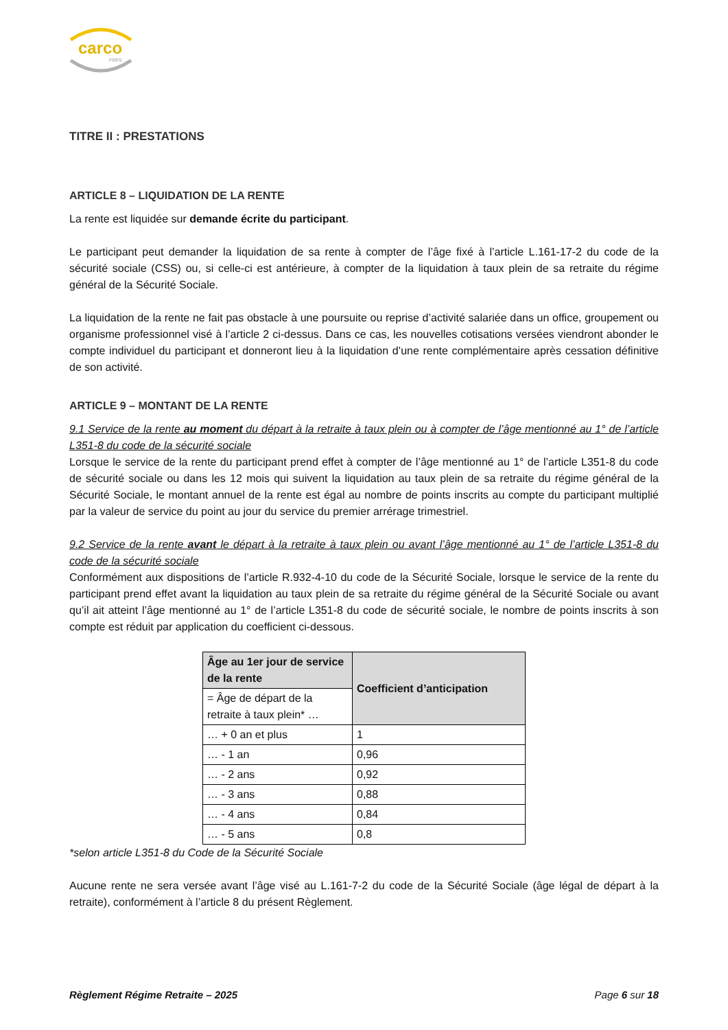carco
FRPS
TITRE II : PRESTATIONS
ARTICLE 8 – LIQUIDATION DE LA RENTE
La rente est liquidée sur demande écrite du participant.
Le participant peut demander la liquidation de sa rente à compter de l’âge fixé à l’article L.161-17-2 du code de la sécurité sociale (CSS) ou, si celle-ci est antérieure, à compter de la liquidation à taux plein de sa retraite du régime général de la Sécurité Sociale.
La liquidation de la rente ne fait pas obstacle à une poursuite ou reprise d’activité salariée dans un office, groupement ou organisme professionnel visé à l’article 2 ci-dessus. Dans ce cas, les nouvelles cotisations versées viendront abonder le compte individuel du participant et donneront lieu à la liquidation d’une rente complémentaire après cessation définitive de son activité.
ARTICLE 9 – MONTANT DE LA RENTE
9.1 Service de la rente au moment du départ à la retraite à taux plein ou à compter de l’âge mentionné au 1° de l’article L351-8 du code de la sécurité sociale
Lorsque le service de la rente du participant prend effet à compter de l’âge mentionné au 1° de l’article L351-8 du code de sécurité sociale ou dans les 12 mois qui suivent la liquidation au taux plein de sa retraite du régime général de la Sécurité Sociale, le montant annuel de la rente est égal au nombre de points inscrits au compte du participant multiplié par la valeur de service du point au jour du service du premier arrérage trimestriel.
9.2 Service de la rente avant le départ à la retraite à taux plein ou avant l’âge mentionné au 1° de l’article L351-8 du code de la sécurité sociale
Conformément aux dispositions de l’article R.932-4-10 du code de la Sécurité Sociale, lorsque le service de la rente du participant prend effet avant la liquidation au taux plein de sa retraite du régime général de la Sécurité Sociale ou avant qu’il ait atteint l’âge mentionné au 1° de l’article L351-8 du code de sécurité sociale, le nombre de points inscrits à son compte est réduit par application du coefficient ci-dessous.
| Âge au 1er jour de service de la rente | Coefficient d’anticipation |
| --- | --- |
| = Âge de départ de la retraite à taux plein* … | |
| … + 0 an et plus | 1 |
| … - 1 an | 0,96 |
| … - 2 ans | 0,92 |
| … - 3 ans | 0,88 |
| … - 4 ans | 0,84 |
| … - 5 ans | 0,8 |
*selon article L351-8 du Code de la Sécurité Sociale
Aucune rente ne sera versée avant l’âge visé au L.161-7-2 du code de la Sécurité Sociale (âge légal de départ à la retraite), conformément à l’article 8 du présent Règlement.
Règlement Régime Retraite – 2025 Page 6 sur 18